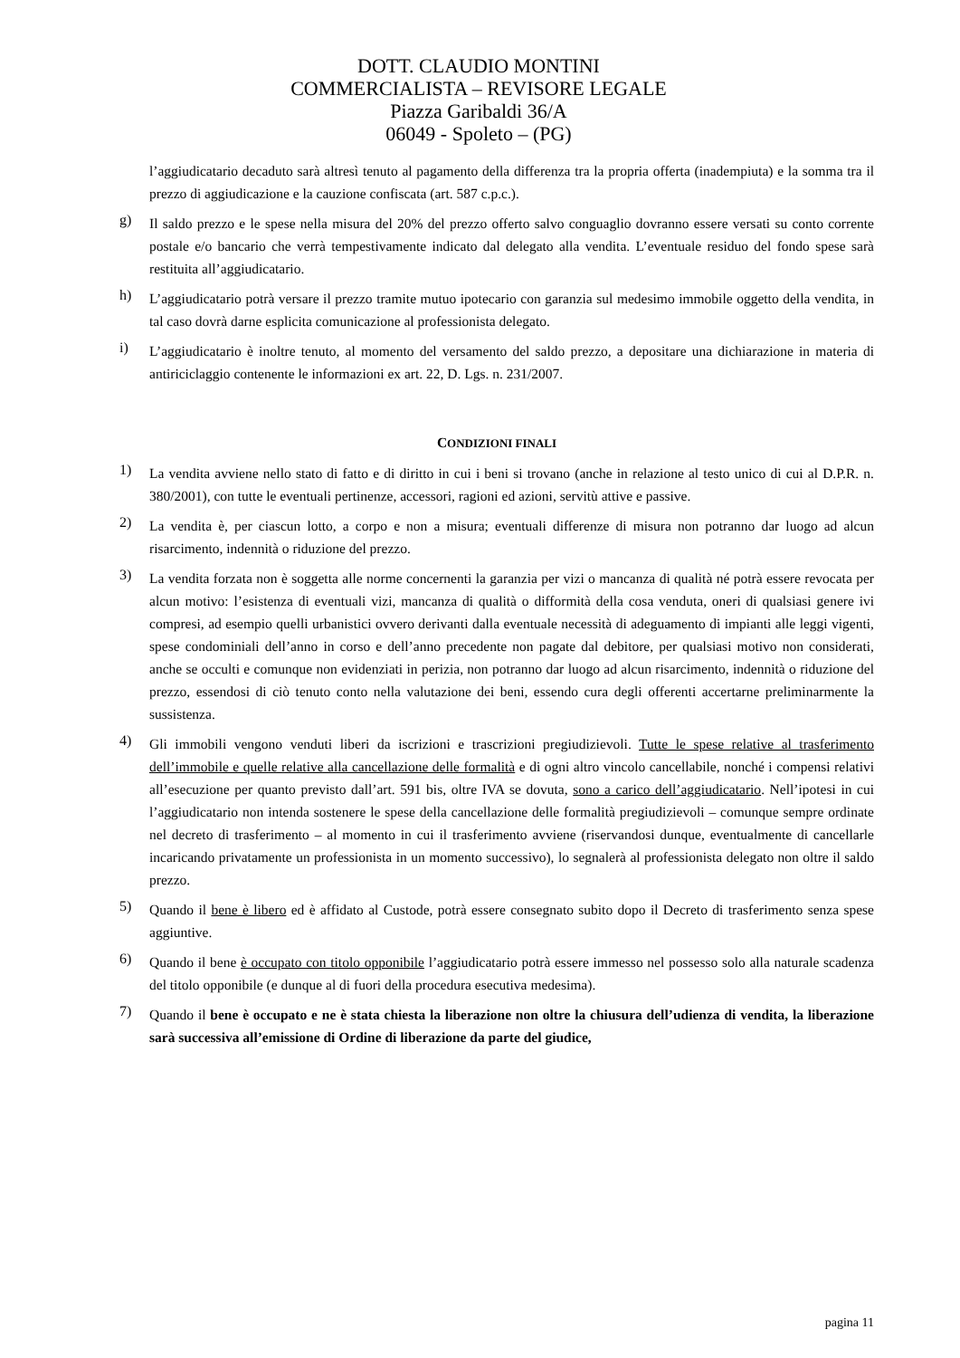DOTT. CLAUDIO MONTINI
COMMERCIALISTA – REVISORE LEGALE
Piazza Garibaldi 36/A
06049 - Spoleto – (PG)
l’aggiudicatario decaduto sarà altresì tenuto al pagamento della differenza tra la propria offerta (inadempiuta) e la somma tra il prezzo di aggiudicazione e la cauzione confiscata (art. 587 c.p.c.).
g)
Il saldo prezzo e le spese nella misura del 20% del prezzo offerto salvo conguaglio dovranno essere versati su conto corrente postale e/o bancario che verrà tempestivamente indicato dal delegato alla vendita. L’eventuale residuo del fondo spese sarà restituita all’aggiudicatario.
h)
L’aggiudicatario potrà versare il prezzo tramite mutuo ipotecario con garanzia sul medesimo immobile oggetto della vendita, in tal caso dovrà darne esplicita comunicazione al professionista delegato.
i)
L’aggiudicatario è inoltre tenuto, al momento del versamento del saldo prezzo, a depositare una dichiarazione in materia di antiriciclaggio contenente le informazioni ex art. 22, D. Lgs. n. 231/2007.
CONDIZIONI FINALI
1)
La vendita avviene nello stato di fatto e di diritto in cui i beni si trovano (anche in relazione al testo unico di cui al D.P.R. n. 380/2001), con tutte le eventuali pertinenze, accessori, ragioni ed azioni, servitù attive e passive.
2)
La vendita è, per ciascun lotto, a corpo e non a misura; eventuali differenze di misura non potranno dar luogo ad alcun risarcimento, indennità o riduzione del prezzo.
3)
La vendita forzata non è soggetta alle norme concernenti la garanzia per vizi o mancanza di qualità né potrà essere revocata per alcun motivo: l’esistenza di eventuali vizi, mancanza di qualità o difformità della cosa venduta, oneri di qualsiasi genere ivi compresi, ad esempio quelli urbanistici ovvero derivanti dalla eventuale necessità di adeguamento di impianti alle leggi vigenti, spese condominiali dell’anno in corso e dell’anno precedente non pagate dal debitore, per qualsiasi motivo non considerati, anche se occulti e comunque non evidenziati in perizia, non potranno dar luogo ad alcun risarcimento, indennità o riduzione del prezzo, essendosi di ciò tenuto conto nella valutazione dei beni, essendo cura degli offerenti accertarne preliminarmente la sussistenza.
4)
Gli immobili vengono venduti liberi da iscrizioni e trascrizioni pregiudizievoli. Tutte le spese relative al trasferimento dell’immobile e quelle relative alla cancellazione delle formalità e di ogni altro vincolo cancellabile, nonché i compensi relativi all’esecuzione per quanto previsto dall’art. 591 bis, oltre IVA se dovuta, sono a carico dell’aggiudicatario. Nell’ipotesi in cui l’aggiudicatario non intenda sostenere le spese della cancellazione delle formalità pregiudizievoli – comunque sempre ordinate nel decreto di trasferimento – al momento in cui il trasferimento avviene (riservandosi dunque, eventualmente di cancellarle incaricando privatamente un professionista in un momento successivo), lo segnalerà al professionista delegato non oltre il saldo prezzo.
5)
Quando il bene è libero ed è affidato al Custode, potrà essere consegnato subito dopo il Decreto di trasferimento senza spese aggiuntive.
6)
Quando il bene è occupato con titolo opponibile l’aggiudicatario potrà essere immesso nel possesso solo alla naturale scadenza del titolo opponibile (e dunque al di fuori della procedura esecutiva medesima).
7)
Quando il bene è occupato e ne è stata chiesta la liberazione non oltre la chiusura dell’udienza di vendita, la liberazione sarà successiva all’emissione di Ordine di liberazione da parte del giudice,
pagina 11